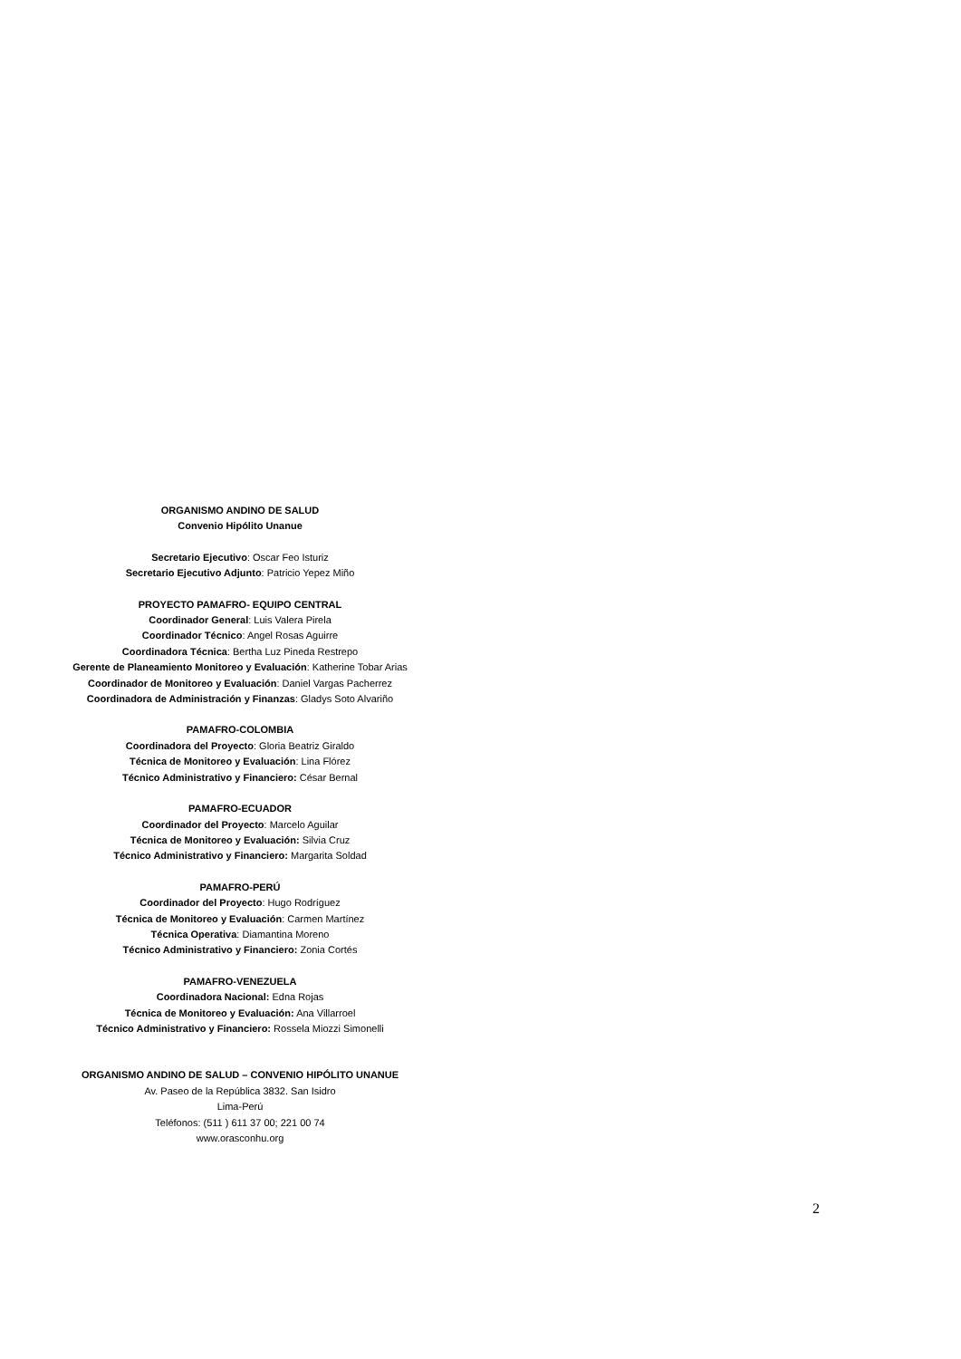ORGANISMO ANDINO DE SALUD
Convenio Hipólito Unanue
Secretario Ejecutivo: Oscar Feo Isturiz
Secretario Ejecutivo Adjunto: Patricio Yepez Miño
PROYECTO PAMAFRO- EQUIPO CENTRAL
Coordinador General: Luis Valera Pirela
Coordinador Técnico: Angel Rosas Aguirre
Coordinadora Técnica: Bertha Luz Pineda Restrepo
Gerente de Planeamiento Monitoreo y Evaluación: Katherine Tobar Arias
Coordinador de Monitoreo y Evaluación: Daniel Vargas Pacherrez
Coordinadora de Administración y Finanzas: Gladys Soto Alvariño
PAMAFRO-COLOMBIA
Coordinadora del Proyecto: Gloria Beatriz Giraldo
Técnica de Monitoreo y Evaluación: Lina Flórez
Técnico Administrativo y Financiero: César Bernal
PAMAFRO-ECUADOR
Coordinador del Proyecto: Marcelo Aguilar
Técnica de Monitoreo y Evaluación: Silvia Cruz
Técnico Administrativo y Financiero: Margarita Soldad
PAMAFRO-PERÚ
Coordinador del Proyecto: Hugo Rodríguez
Técnica de Monitoreo y Evaluación: Carmen Martínez
Técnica Operativa: Diamantina Moreno
Técnico Administrativo y Financiero: Zonia Cortés
PAMAFRO-VENEZUELA
Coordinadora Nacional: Edna Rojas
Técnica de Monitoreo y Evaluación: Ana Villarroel
Técnico Administrativo y Financiero: Rossela Miozzi Simonelli
ORGANISMO ANDINO DE SALUD – CONVENIO HIPÓLITO UNANUE
Av. Paseo de la República 3832. San Isidro
Lima-Perú
Teléfonos: (511 ) 611 37 00; 221 00 74
www.orasconhu.org
2